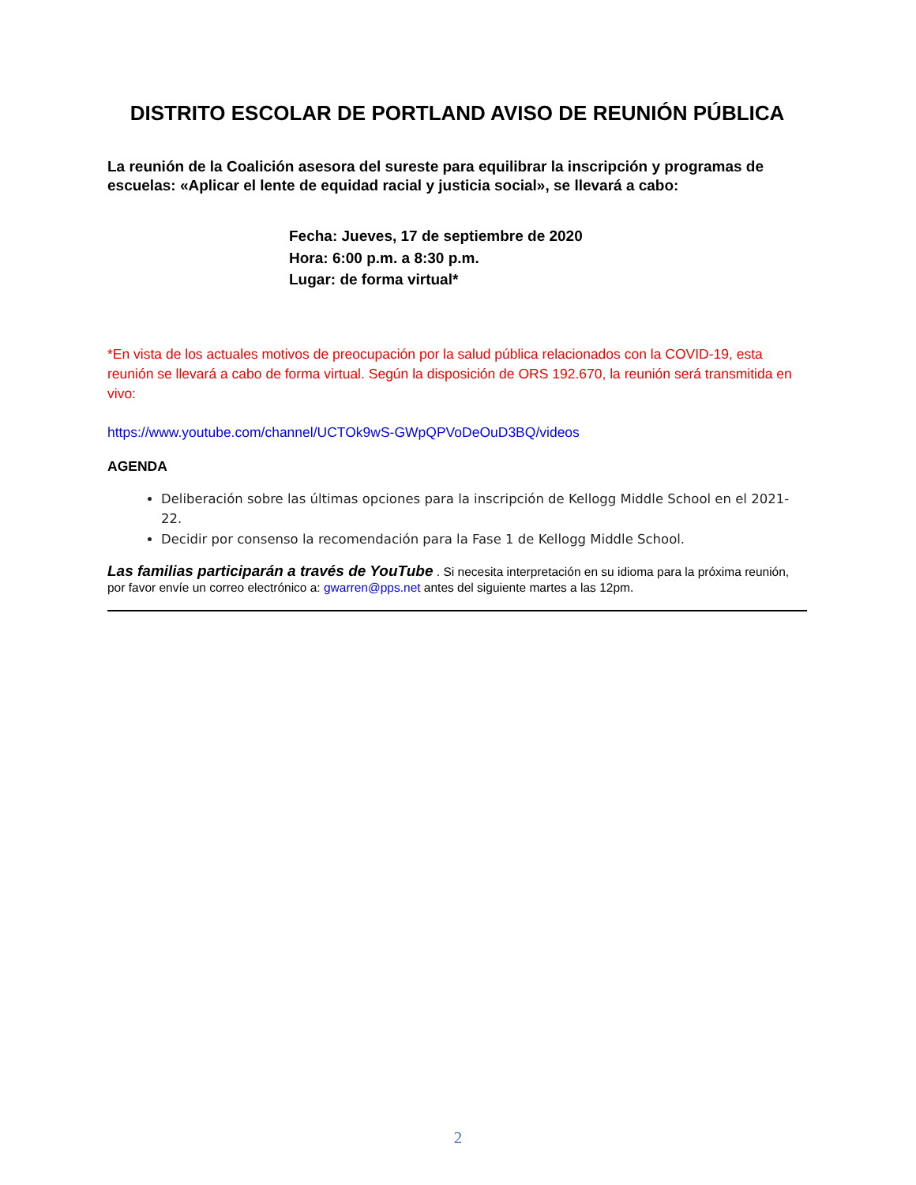DISTRITO ESCOLAR DE PORTLAND AVISO DE REUNIÓN PÚBLICA
La reunión de la Coalición asesora del sureste para equilibrar la inscripción y programas de escuelas: «Aplicar el lente de equidad racial y justicia social», se llevará a cabo:
Fecha: Jueves, 17 de septiembre de 2020
Hora: 6:00 p.m. a 8:30 p.m.
Lugar: de forma virtual*
*En vista de los actuales motivos de preocupación por la salud pública relacionados con la COVID-19, esta reunión se llevará a cabo de forma virtual. Según la disposición de ORS 192.670, la reunión será transmitida en vivo:
https://www.youtube.com/channel/UCTOk9wS-GWpQPVoDeOuD3BQ/videos
AGENDA
Deliberación sobre las últimas opciones para la inscripción de Kellogg Middle School en el 2021-22.
Decidir por consenso la recomendación para la Fase 1 de Kellogg Middle School.
Las familias participarán a través de YouTube . Si necesita interpretación en su idioma para la próxima reunión, por favor envíe un correo electrónico a: gwarren@pps.net antes del siguiente martes a las 12pm.
2